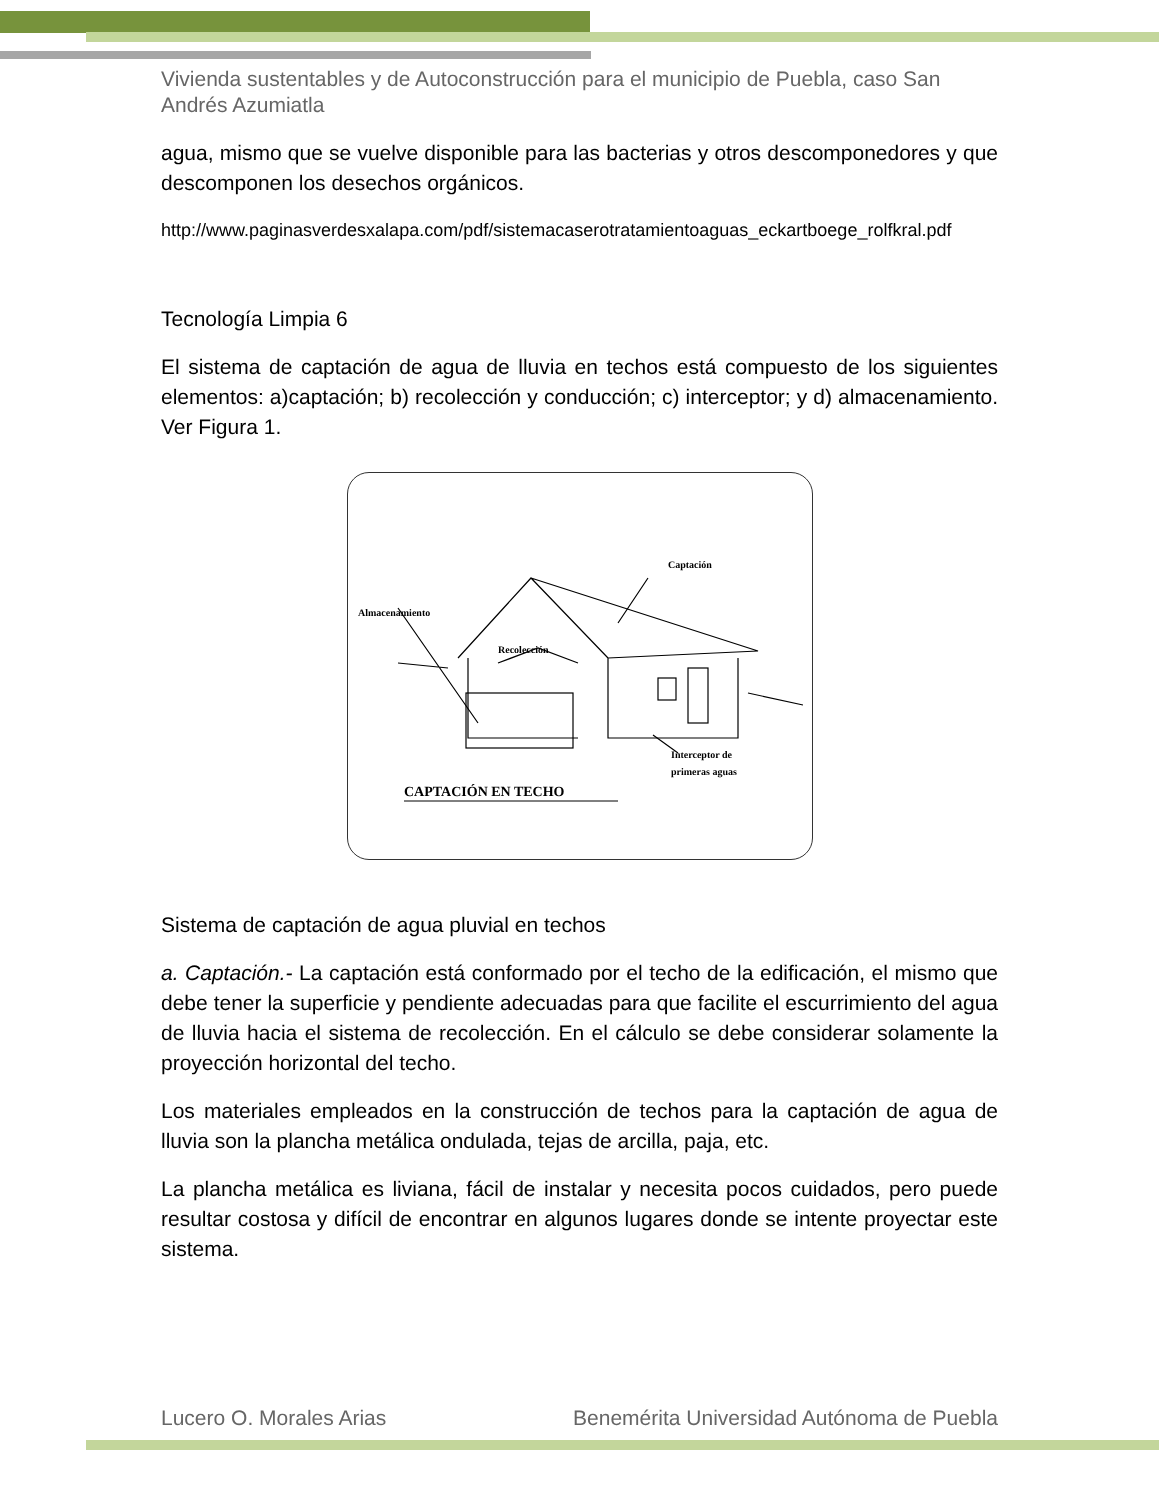Vivienda sustentables y de Autoconstrucción para el municipio de Puebla, caso San Andrés Azumiatla
agua, mismo que se vuelve disponible para las bacterias y otros descomponedores y que descomponen los desechos orgánicos.
http://www.paginasverdesxalapa.com/pdf/sistemacaserotratamientoaguas_eckartboege_rolfkral.pdf
Tecnología Limpia 6
El sistema de captación de agua de lluvia en techos está compuesto de los siguientes elementos: a)captación; b) recolección y conducción; c) interceptor; y d) almacenamiento. Ver Figura 1.
Captación
Almacenamiento
Recolección
Interceptor de
primeras aguas
CAPTACIÓN EN TECHO
Sistema de captación de agua pluvial en techos
a. Captación.- La captación está conformado por el techo de la edificación, el mismo que debe tener la superficie y pendiente adecuadas para que facilite el escurrimiento del agua de lluvia hacia el sistema de recolección. En el cálculo se debe considerar solamente la proyección horizontal del techo.
Los materiales empleados en la construcción de techos para la captación de agua de lluvia son la plancha metálica ondulada, tejas de arcilla, paja, etc.
La plancha metálica es liviana, fácil de instalar y necesita pocos cuidados, pero puede resultar costosa y difícil de encontrar en algunos lugares donde se intente proyectar este sistema.
Lucero O. Morales Arias Benemérita Universidad Autónoma de Puebla